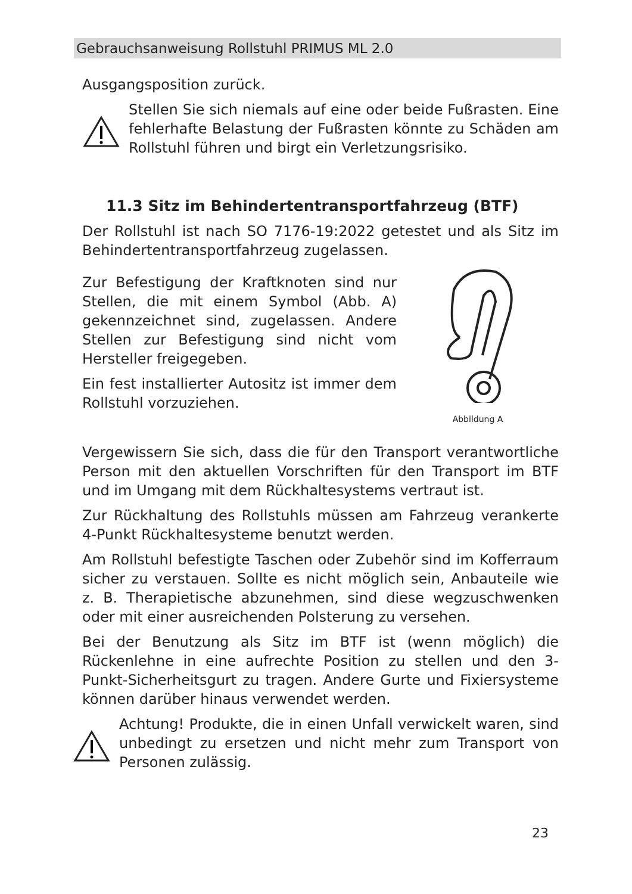Gebrauchsanweisung Rollstuhl PRIMUS ML 2.0
Ausgangsposition zurück.
Stellen Sie sich niemals auf eine oder beide Fußrasten. Eine fehlerhafte Belastung der Fußrasten könnte zu Schäden am Rollstuhl führen und birgt ein Verletzungsrisiko.
11.3 Sitz im Behindertentransportfahrzeug (BTF)
Der Rollstuhl ist nach SO 7176-19:2022 getestet und als Sitz im Behindertentransportfahrzeug zugelassen.
Zur Befestigung der Kraftknoten sind nur Stellen, die mit einem Symbol (Abb. A) gekennzeichnet sind, zugelassen. Andere Stellen zur Befestigung sind nicht vom Hersteller freigegeben.
Ein fest installierter Autositz ist immer dem Rollstuhl vorzuziehen.
Abbildung A
Vergewissern Sie sich, dass die für den Transport verantwortliche Person mit den aktuellen Vorschriften für den Transport im BTF und im Umgang mit dem Rückhaltesystems vertraut ist.
Zur Rückhaltung des Rollstuhls müssen am Fahrzeug verankerte 4-Punkt Rückhaltesysteme benutzt werden.
Am Rollstuhl befestigte Taschen oder Zubehör sind im Kofferraum sicher zu verstauen. Sollte es nicht möglich sein, Anbauteile wie z. B. Therapietische abzunehmen, sind diese wegzuschwenken oder mit einer ausreichenden Polsterung zu versehen.
Bei der Benutzung als Sitz im BTF ist (wenn möglich) die Rückenlehne in eine aufrechte Position zu stellen und den 3-Punkt-Sicherheitsgurt zu tragen. Andere Gurte und Fixiersysteme können darüber hinaus verwendet werden.
Achtung! Produkte, die in einen Unfall verwickelt waren, sind unbedingt zu ersetzen und nicht mehr zum Transport von Personen zulässig.
23